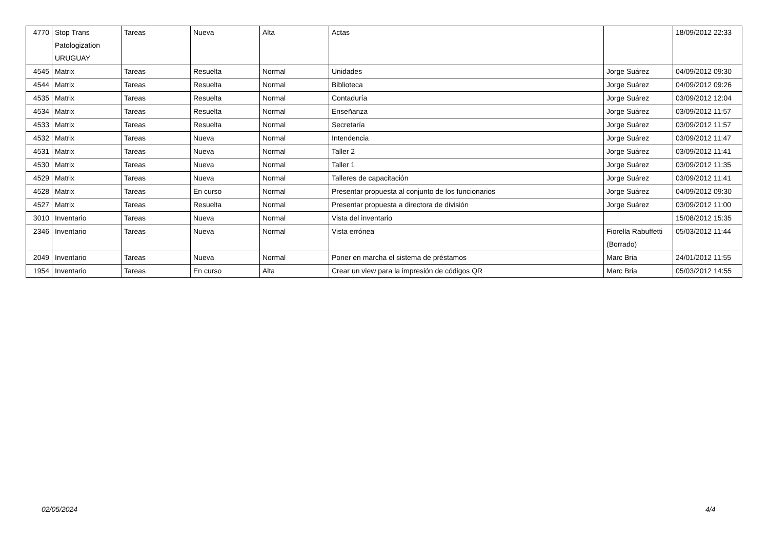| 4770 | Stop Trans Patologization URUGUAY | Tareas | Nueva | Alta | Actas | | 18/09/2012 22:33 |
| 4545 | Matrix | Tareas | Resuelta | Normal | Unidades | Jorge Suárez | 04/09/2012 09:30 |
| 4544 | Matrix | Tareas | Resuelta | Normal | Biblioteca | Jorge Suárez | 04/09/2012 09:26 |
| 4535 | Matrix | Tareas | Resuelta | Normal | Contaduría | Jorge Suárez | 03/09/2012 12:04 |
| 4534 | Matrix | Tareas | Resuelta | Normal | Enseñanza | Jorge Suárez | 03/09/2012 11:57 |
| 4533 | Matrix | Tareas | Resuelta | Normal | Secretaría | Jorge Suárez | 03/09/2012 11:57 |
| 4532 | Matrix | Tareas | Nueva | Normal | Intendencia | Jorge Suárez | 03/09/2012 11:47 |
| 4531 | Matrix | Tareas | Nueva | Normal | Taller 2 | Jorge Suárez | 03/09/2012 11:41 |
| 4530 | Matrix | Tareas | Nueva | Normal | Taller 1 | Jorge Suárez | 03/09/2012 11:35 |
| 4529 | Matrix | Tareas | Nueva | Normal | Talleres de capacitación | Jorge Suárez | 03/09/2012 11:41 |
| 4528 | Matrix | Tareas | En curso | Normal | Presentar propuesta al conjunto de los funcionarios | Jorge Suárez | 04/09/2012 09:30 |
| 4527 | Matrix | Tareas | Resuelta | Normal | Presentar propuesta a directora de división | Jorge Suárez | 03/09/2012 11:00 |
| 3010 | Inventario | Tareas | Nueva | Normal | Vista del inventario | | 15/08/2012 15:35 |
| 2346 | Inventario | Tareas | Nueva | Normal | Vista errónea | Fiorella Rabuffetti (Borrado) | 05/03/2012 11:44 |
| 2049 | Inventario | Tareas | Nueva | Normal | Poner en marcha el sistema de préstamos | Marc Bria | 24/01/2012 11:55 |
| 1954 | Inventario | Tareas | En curso | Alta | Crear un view para la impresión de códigos QR | Marc Bria | 05/03/2012 14:55 |
02/05/2024 4/4